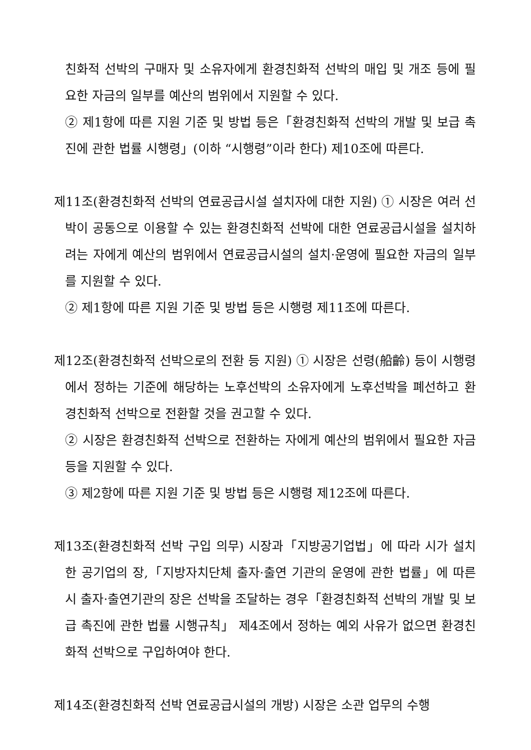친화적 선박의 구매자 및 소유자에게 환경친화적 선박의 매입 및 개조 등에 필요한 자금의 일부를 예산의 범위에서 지원할 수 있다.
② 제1항에 따른 지원 기준 및 방법 등은「환경친화적 선박의 개발 및 보급 촉진에 관한 법률 시행령」(이하 “시행령”이라 한다) 제10조에 따른다.
제11조(환경친화적 선박의 연료공급시설 설치자에 대한 지원) ① 시장은 여러 선박이 공동으로 이용할 수 있는 환경친화적 선박에 대한 연료공급시설을 설치하려는 자에게 예산의 범위에서 연료공급시설의 설치·운영에 필요한 자금의 일부를 지원할 수 있다.
② 제1항에 따른 지원 기준 및 방법 등은 시행령 제11조에 따른다.
제12조(환경친화적 선박으로의 전환 등 지원) ① 시장은 선령(船齡) 등이 시행령에서 정하는 기준에 해당하는 노후선박의 소유자에게 노후선박을 폐선하고 환경친화적 선박으로 전환할 것을 권고할 수 있다.
② 시장은 환경친화적 선박으로 전환하는 자에게 예산의 범위에서 필요한 자금 등을 지원할 수 있다.
③ 제2항에 따른 지원 기준 및 방법 등은 시행령 제12조에 따른다.
제13조(환경친화적 선박 구입 의무) 시장과「지방공기업법」에 따라 시가 설치한 공기업의 장,「지방자치단체 출자·출연 기관의 운영에 관한 법률」에 따른 시 출자·출연기관의 장은 선박을 조달하는 경우「환경친화적 선박의 개발 및 보급 촉진에 관한 법률 시행규칙」 제4조에서 정하는 예외 사유가 없으면 환경친화적 선박으로 구입하여야 한다.
제14조(환경친화적 선박 연료공급시설의 개방) 시장은 소관 업무의 수행